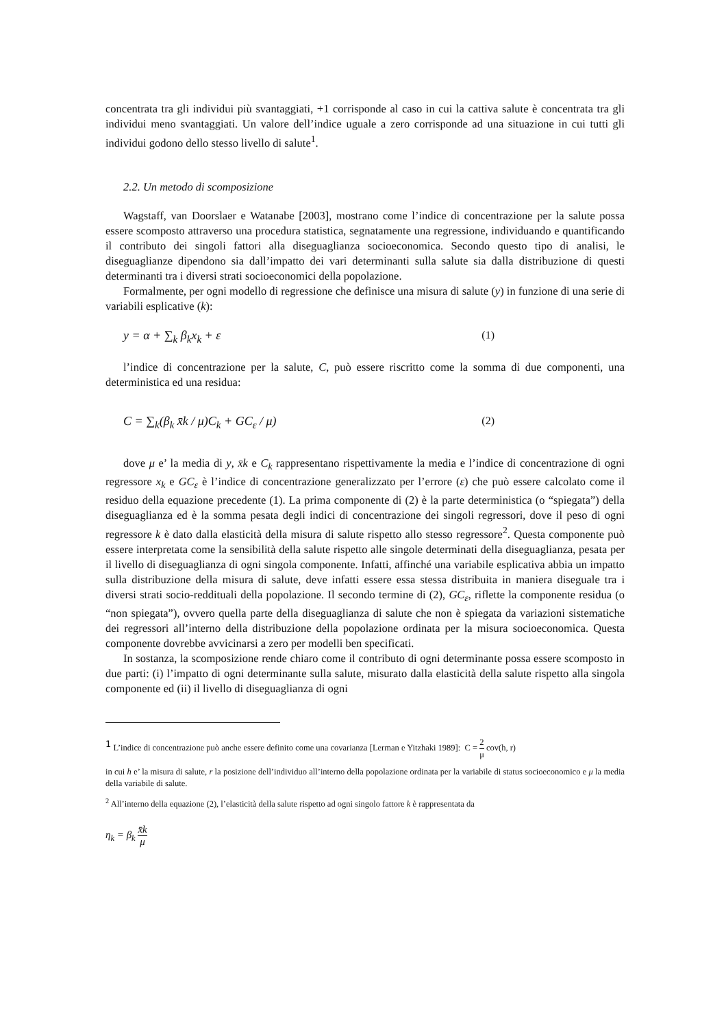concentrata tra gli individui più svantaggiati, +1 corrisponde al caso in cui la cattiva salute è concentrata tra gli individui meno svantaggiati. Un valore dell’indice uguale a zero corrisponde ad una situazione in cui tutti gli individui godono dello stesso livello di salute<sup>1</sup>.
2.2. Un metodo di scomposizione
Wagstaff, van Doorslaer e Watanabe [2003], mostrano come l’indice di concentrazione per la salute possa essere scomposto attraverso una procedura statistica, segnatamente una regressione, individuando e quantificando il contributo dei singoli fattori alla diseguaglianza socioeconomica. Secondo questo tipo di analisi, le diseguaglianze dipendono sia dall’impatto dei vari determinanti sulla salute sia dalla distribuzione di questi determinanti tra i diversi strati socioeconomici della popolazione.
Formalmente, per ogni modello di regressione che definisce una misura di salute (y) in funzione di una serie di variabili esplicative (k):
y = α + ∑<sub>k</sub> β<sub>k</sub>x<sub>k</sub> + ε (1)
l’indice di concentrazione per la salute, C, può essere riscritto come la somma di due componenti, una deterministica ed una residua:
C = ∑<sub>k</sub>(β<sub>k</sub> x̄k / μ)C<sub>k</sub> + GC<sub>ε</sub> / μ) (2)
dove μ e’ la media di y, x̄k e C<sub>k</sub> rappresentano rispettivamente la media e l’indice di concentrazione di ogni regressore x<sub>k</sub> e GC<sub>ε</sub> è l’indice di concentrazione generalizzato per l’errore (ε) che può essere calcolato come il residuo della equazione precedente (1). La prima componente di (2) è la parte deterministica (o “spiegata”) della diseguaglianza ed è la somma pesata degli indici di concentrazione dei singoli regressori, dove il peso di ogni regressore k è dato dalla elasticità della misura di salute rispetto allo stesso regressore<sup>2</sup>. Questa componente può essere interpretata come la sensibilità della salute rispetto alle singole determinati della diseguaglianza, pesata per il livello di diseguaglianza di ogni singola componente. Infatti, affinché una variabile esplicativa abbia un impatto sulla distribuzione della misura di salute, deve infatti essere essa stessa distribuita in maniera diseguale tra i diversi strati socio-reddituali della popolazione. Il secondo termine di (2), GC<sub>ε</sub>, riflette la componente residua (o “non spiegata”), ovvero quella parte della diseguaglianza di salute che non è spiegata da variazioni sistematiche dei regressori all’interno della distribuzione della popolazione ordinata per la misura socioeconomica. Questa componente dovrebbe avvicinarsi a zero per modelli ben specificati.
In sostanza, la scomposizione rende chiaro come il contributo di ogni determinante possa essere scomposto in due parti: (i) l’impatto di ogni determinante sulla salute, misurato dalla elasticità della salute rispetto alla singola componente ed (ii) il livello di diseguaglianza di ogni
<sup>1</sup> L’indice di concentrazione può anche essere definito come una covarianza [Lerman e Yitzhaki 1989]: C = 2 μ cov(h, r)
in cui h e’ la misura di salute, r la posizione dell’individuo all’interno della popolazione ordinata per la variabile di status socioeconomico e μ la media della variabile di salute.
<sup>2</sup> All’interno della equazione (2), l’elasticità della salute rispetto ad ogni singolo fattore k è rappresentata da
η<sub>k</sub> = β<sub>k</sub> x̄k μ